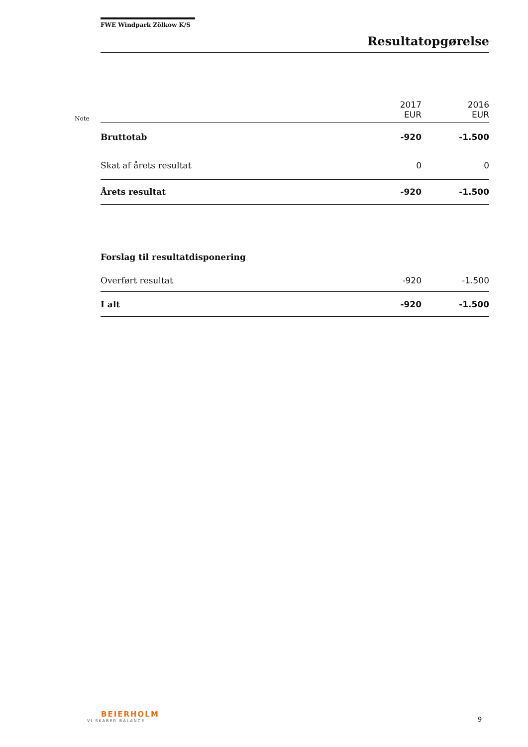FWE Windpark Zölkow K/S
Resultatopgørelse
| Note | | 2017 EUR | 2016 EUR |
| | Bruttotab | -920 | -1.500 |
| | Skat af årets resultat | 0 | 0 |
| | Årets resultat | -920 | -1.500 |
| | Forslag til resultatdisponering | | |
| | Overført resultat | -920 | -1.500 |
| | I alt | -920 | -1.500 |
BEIERHOLM
VI SKABER BALANCE
9